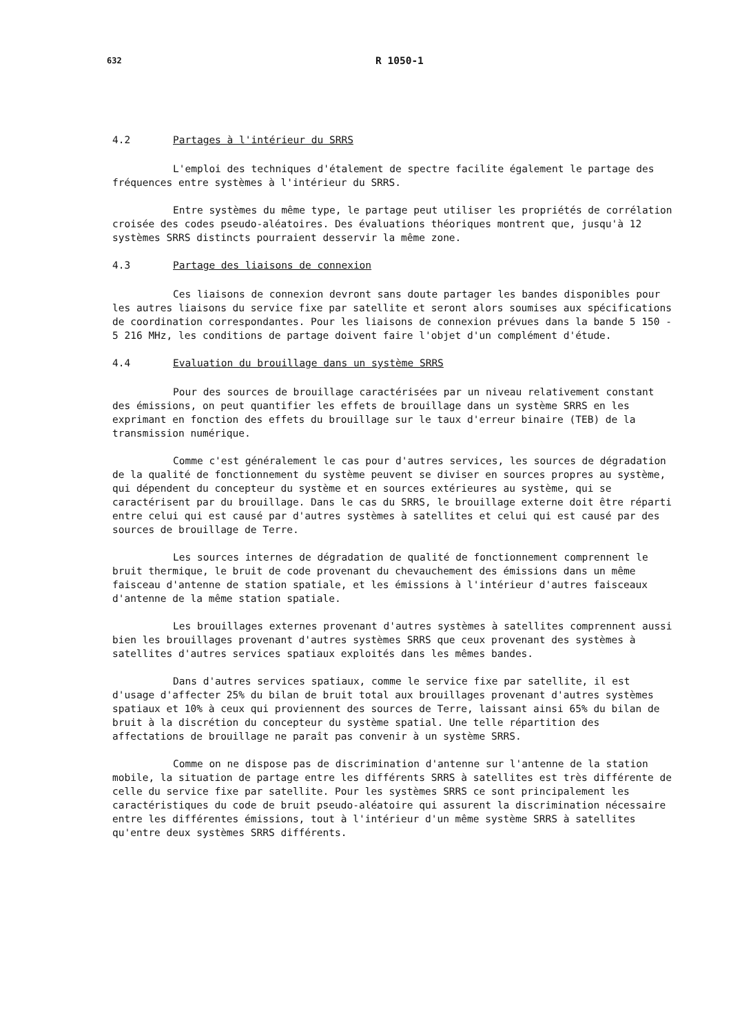632 R 1050-1
4.2 Partages à l'intérieur du SRRS
L'emploi des techniques d'étalement de spectre facilite également le partage des fréquences entre systèmes à l'intérieur du SRRS.
Entre systèmes du même type, le partage peut utiliser les propriétés de corrélation croisée des codes pseudo-aléatoires. Des évaluations théoriques montrent que, jusqu'à 12 systèmes SRRS distincts pourraient desservir la même zone.
4.3 Partage des liaisons de connexion
Ces liaisons de connexion devront sans doute partager les bandes disponibles pour les autres liaisons du service fixe par satellite et seront alors soumises aux spécifications de coordination correspondantes. Pour les liaisons de connexion prévues dans la bande 5 150 - 5 216 MHz, les conditions de partage doivent faire l'objet d'un complément d'étude.
4.4 Evaluation du brouillage dans un système SRRS
Pour des sources de brouillage caractérisées par un niveau relativement constant des émissions, on peut quantifier les effets de brouillage dans un système SRRS en les exprimant en fonction des effets du brouillage sur le taux d'erreur binaire (TEB) de la transmission numérique.
Comme c'est généralement le cas pour d'autres services, les sources de dégradation de la qualité de fonctionnement du système peuvent se diviser en sources propres au système, qui dépendent du concepteur du système et en sources extérieures au système, qui se caractérisent par du brouillage. Dans le cas du SRRS, le brouillage externe doit être réparti entre celui qui est causé par d'autres systèmes à satellites et celui qui est causé par des sources de brouillage de Terre.
Les sources internes de dégradation de qualité de fonctionnement comprennent le bruit thermique, le bruit de code provenant du chevauchement des émissions dans un même faisceau d'antenne de station spatiale, et les émissions à l'intérieur d'autres faisceaux d'antenne de la même station spatiale.
Les brouillages externes provenant d'autres systèmes à satellites comprennent aussi bien les brouillages provenant d'autres systèmes SRRS que ceux provenant des systèmes à satellites d'autres services spatiaux exploités dans les mêmes bandes.
Dans d'autres services spatiaux, comme le service fixe par satellite, il est d'usage d'affecter 25% du bilan de bruit total aux brouillages provenant d'autres systèmes spatiaux et 10% à ceux qui proviennent des sources de Terre, laissant ainsi 65% du bilan de bruit à la discrétion du concepteur du système spatial. Une telle répartition des affectations de brouillage ne paraît pas convenir à un système SRRS.
Comme on ne dispose pas de discrimination d'antenne sur l'antenne de la station mobile, la situation de partage entre les différents SRRS à satellites est très différente de celle du service fixe par satellite. Pour les systèmes SRRS ce sont principalement les caractéristiques du code de bruit pseudo-aléatoire qui assurent la discrimination nécessaire entre les différentes émissions, tout à l'intérieur d'un même système SRRS à satellites qu'entre deux systèmes SRRS différents.